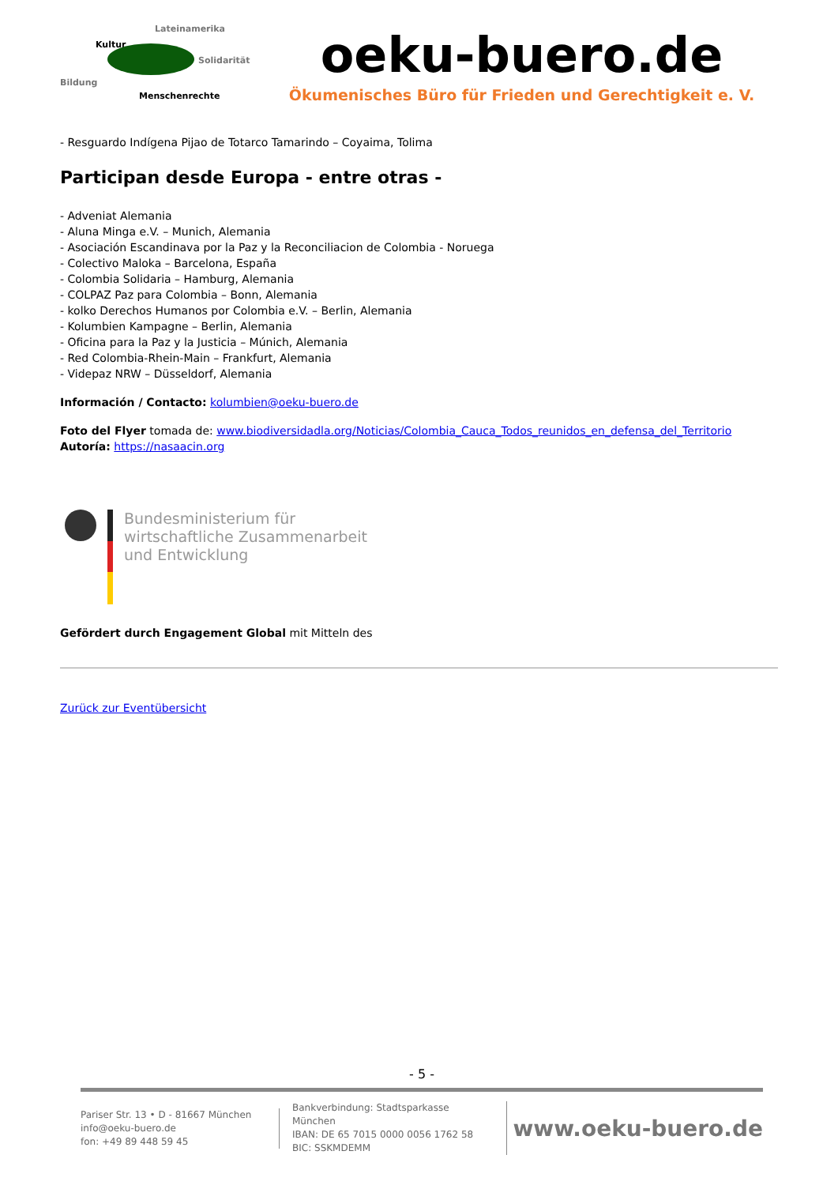Lateinamerika
Kultur
Solidarität
Bildung
Menschenrechte
oeku-buero.de
Ökumenisches Büro für Frieden und Gerechtigkeit e. V.
- Resguardo Indígena Pijao de Totarco Tamarindo – Coyaima, Tolima
Participan desde Europa - entre otras -
- Adveniat Alemania
- Aluna Minga e.V. – Munich, Alemania
- Asociación Escandinava por la Paz y la Reconciliacion de Colombia - Noruega
- Colectivo Maloka – Barcelona, España
- Colombia Solidaria – Hamburg, Alemania
- COLPAZ Paz para Colombia – Bonn, Alemania
- kolko Derechos Humanos por Colombia e.V. – Berlin, Alemania
- Kolumbien Kampagne – Berlin, Alemania
- Oficina para la Paz y la Justicia – Múnich, Alemania
- Red Colombia-Rhein-Main – Frankfurt, Alemania
- Videpaz NRW – Düsseldorf, Alemania
Información / Contacto: kolumbien@oeku-buero.de
Foto del Flyer tomada de: www.biodiversidadla.org/Noticias/Colombia_Cauca_Todos_reunidos_en_defensa_del_Territorio
Autoría: https://nasaacin.org
Bundesministerium für
wirtschaftliche Zusammenarbeit
und Entwicklung
Gefördert durch Engagement Global mit Mitteln des
Zurück zur Eventübersicht
- 5 -
Pariser Str. 13 • D - 81667 München
info@oeku-buero.de
fon: +49 89 448 59 45
Bankverbindung: Stadtsparkasse München
IBAN: DE 65 7015 0000 0056 1762 58
BIC: SSKMDEMM
www.oeku-buero.de